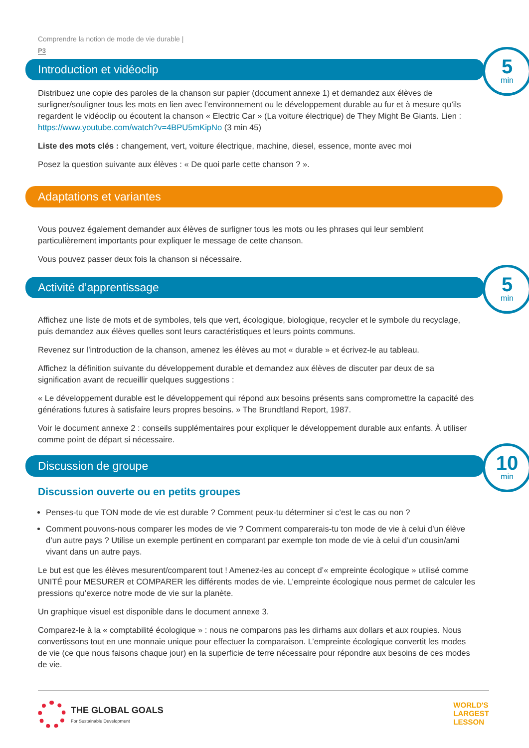Comprendre la notion de mode de vie durable |
P3
Introduction et vidéoclip
5
min
Distribuez une copie des paroles de la chanson sur papier (document annexe 1) et demandez aux élèves de surligner/souligner tous les mots en lien avec l’environnement ou le développement durable au fur et à mesure qu’ils regardent le vidéoclip ou écoutent la chanson « Electric Car » (La voiture électrique) de They Might Be Giants. Lien : https://www.youtube.com/watch?v=4BPU5mKipNo (3 min 45)
Liste des mots clés : changement, vert, voiture électrique, machine, diesel, essence, monte avec moi
Posez la question suivante aux élèves : « De quoi parle cette chanson ? ».
Adaptations et variantes
Vous pouvez également demander aux élèves de surligner tous les mots ou les phrases qui leur semblent particulièrement importants pour expliquer le message de cette chanson.
Vous pouvez passer deux fois la chanson si nécessaire.
Activité d’apprentissage
5
min
Affichez une liste de mots et de symboles, tels que vert, écologique, biologique, recycler et le symbole du recyclage, puis demandez aux élèves quelles sont leurs caractéristiques et leurs points communs.
Revenez sur l’introduction de la chanson, amenez les élèves au mot « durable » et écrivez-le au tableau.
Affichez la définition suivante du développement durable et demandez aux élèves de discuter par deux de sa signification avant de recueillir quelques suggestions :
« Le développement durable est le développement qui répond aux besoins présents sans compromettre la capacité des générations futures à satisfaire leurs propres besoins. » The Brundtland Report, 1987.
Voir le document annexe 2 : conseils supplémentaires pour expliquer le développement durable aux enfants. À utiliser comme point de départ si nécessaire.
Discussion de groupe
10
min
Discussion ouverte ou en petits groupes
Penses-tu que TON mode de vie est durable ? Comment peux-tu déterminer si c’est le cas ou non ?
Comment pouvons-nous comparer les modes de vie ? Comment comparerais-tu ton mode de vie à celui d’un élève d’un autre pays ? Utilise un exemple pertinent en comparant par exemple ton mode de vie à celui d’un cousin/ami vivant dans un autre pays.
Le but est que les élèves mesurent/comparent tout ! Amenez-les au concept d’« empreinte écologique » utilisé comme UNITÉ pour MESURER et COMPARER les différents modes de vie. L’empreinte écologique nous permet de calculer les pressions qu’exerce notre mode de vie sur la planète.
Un graphique visuel est disponible dans le document annexe 3.
Comparez-le à la « comptabilité écologique » : nous ne comparons pas les dirhams aux dollars et aux roupies. Nous convertissons tout en une monnaie unique pour effectuer la comparaison. L’empreinte écologique convertit les modes de vie (ce que nous faisons chaque jour) en la superficie de terre nécessaire pour répondre aux besoins de ces modes de vie.
THE GLOBAL GOALS
For Sustainable Development
WORLD'S
LARGEST
LESSON